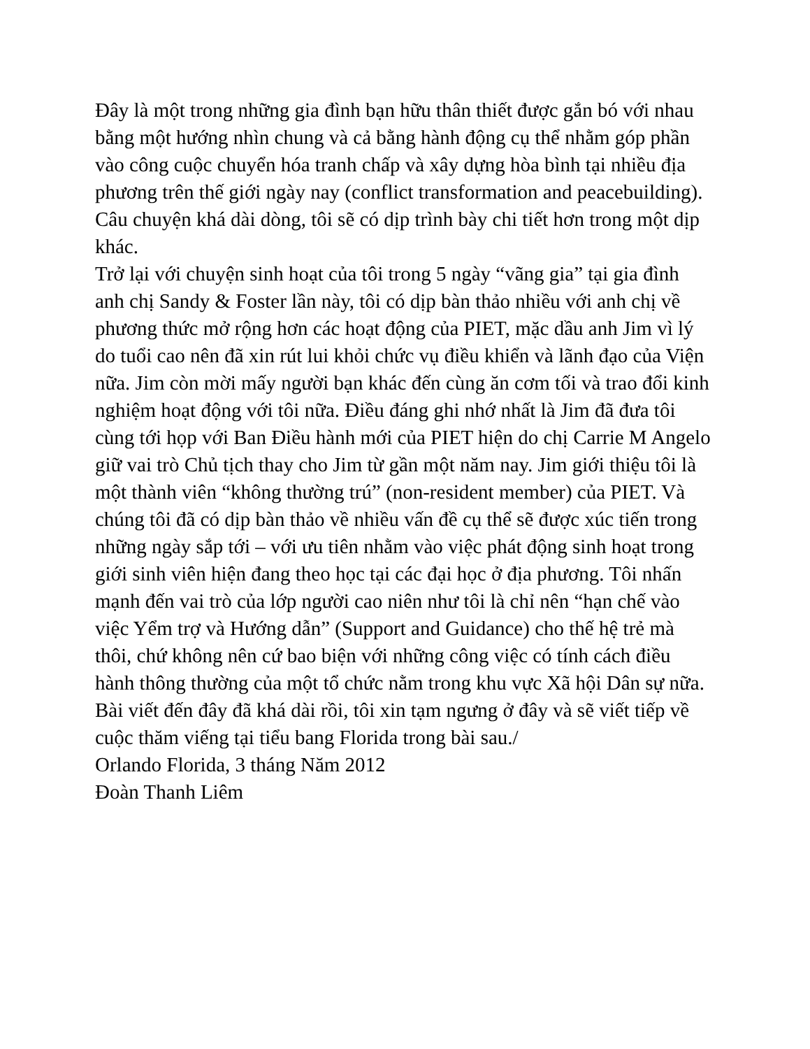Đây là một trong những gia đình bạn hữu thân thiết được gắn bó với nhau bằng một hướng nhìn chung và cả bằng hành động cụ thể nhằm góp phần vào công cuộc chuyển hóa tranh chấp và xây dựng hòa bình tại nhiều địa phương trên thế giới ngày nay (conflict transformation and peacebuilding). Câu chuyện khá dài dòng, tôi sẽ có dịp trình bày chi tiết hơn trong một dịp khác.
Trở lại với chuyện sinh hoạt của tôi trong 5 ngày “vãng gia” tại gia đình anh chị Sandy & Foster lần này, tôi có dịp bàn thảo nhiều với anh chị về phương thức mở rộng hơn các hoạt động của PIET, mặc dầu anh Jim vì lý do tuổi cao nên đã xin rút lui khỏi chức vụ điều khiển và lãnh đạo của Viện nữa. Jim còn mời mấy người bạn khác đến cùng ăn cơm tối và trao đổi kinh nghiệm hoạt động với tôi nữa. Điều đáng ghi nhớ nhất là Jim đã đưa tôi cùng tới họp với Ban Điều hành mới của PIET hiện do chị Carrie M Angelo giữ vai trò Chủ tịch thay cho Jim từ gần một năm nay. Jim giới thiệu tôi là một thành viên “không thường trú” (non-resident member) của PIET. Và chúng tôi đã có dịp bàn thảo về nhiều vấn đề cụ thể sẽ được xúc tiến trong những ngày sắp tới – với ưu tiên nhằm vào việc phát động sinh hoạt trong giới sinh viên hiện đang theo học tại các đại học ở địa phương. Tôi nhấn mạnh đến vai trò của lớp người cao niên như tôi là chỉ nên “hạn chế vào việc Yểm trợ và Hướng dẫn” (Support and Guidance) cho thế hệ trẻ mà thôi, chứ không nên cứ bao biện với những công việc có tính cách điều hành thông thường của một tổ chức nằm trong khu vực Xã hội Dân sự nữa.
Bài viết đến đây đã khá dài rồi, tôi xin tạm ngưng ở đây và sẽ viết tiếp về cuộc thăm viếng tại tiểu bang Florida trong bài sau./
Orlando Florida, 3 tháng Năm 2012
Đoàn Thanh Liêm